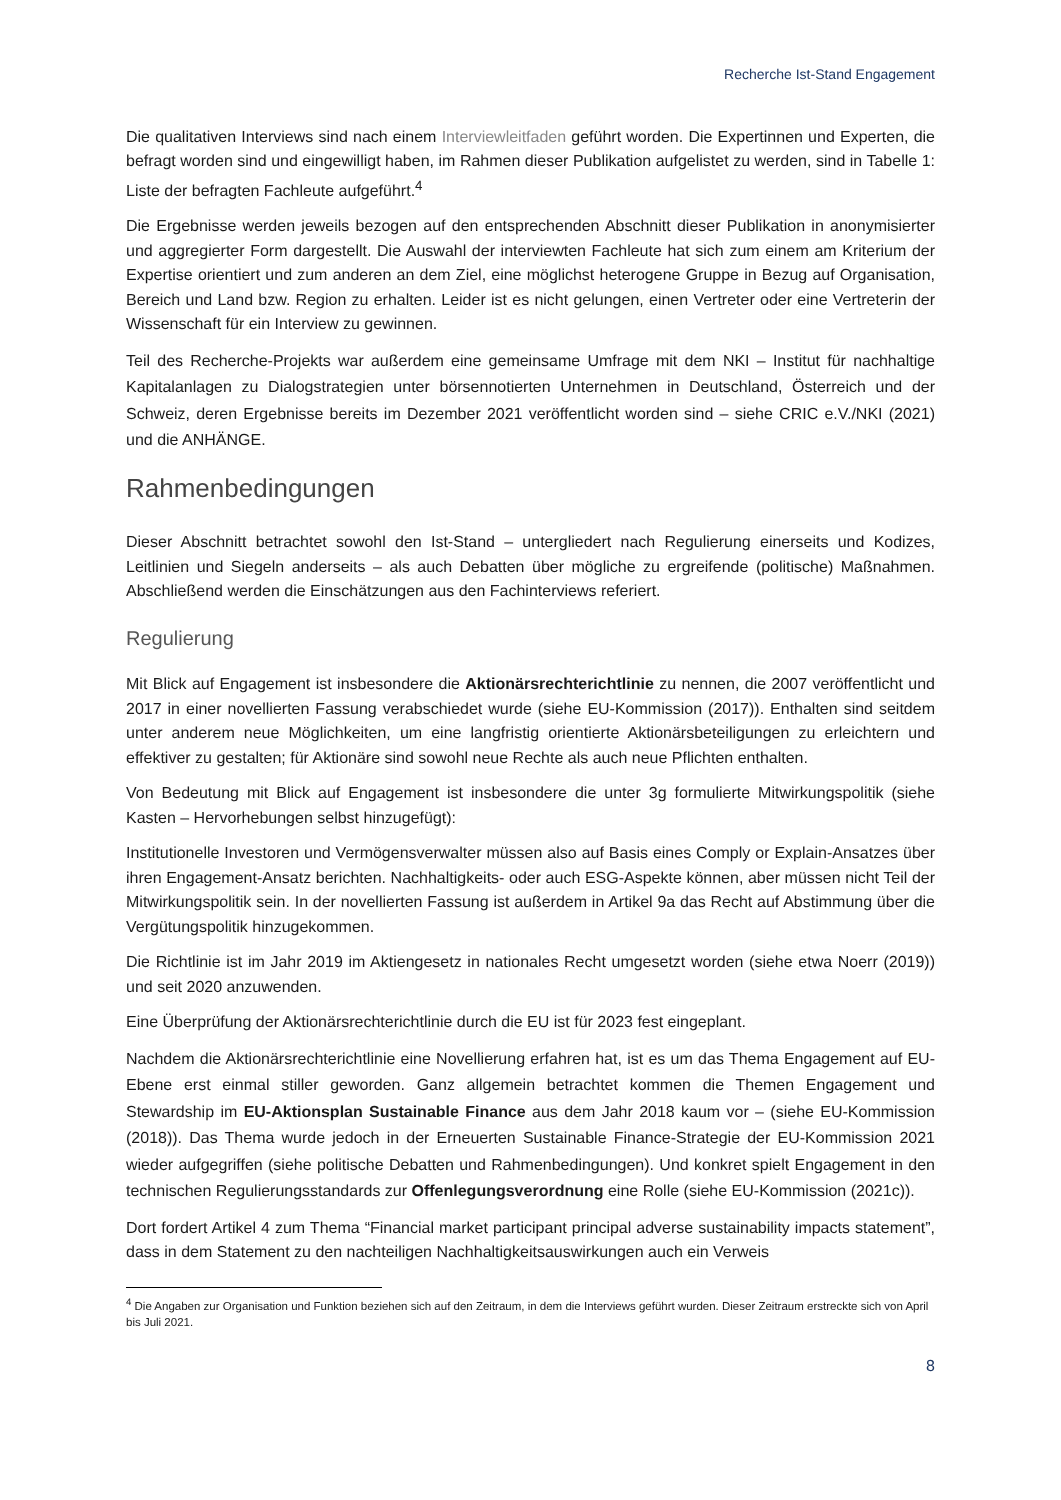Recherche Ist-Stand Engagement
Die qualitativen Interviews sind nach einem Interviewleitfaden geführt worden. Die Expertinnen und Experten, die befragt worden sind und eingewilligt haben, im Rahmen dieser Publikation aufgelistet zu werden, sind in Tabelle 1: Liste der befragten Fachleute aufgeführt.<sup>4</sup>
Die Ergebnisse werden jeweils bezogen auf den entsprechenden Abschnitt dieser Publikation in anonymisierter und aggregierter Form dargestellt. Die Auswahl der interviewten Fachleute hat sich zum einem am Kriterium der Expertise orientiert und zum anderen an dem Ziel, eine möglichst heterogene Gruppe in Bezug auf Organisation, Bereich und Land bzw. Region zu erhalten. Leider ist es nicht gelungen, einen Vertreter oder eine Vertreterin der Wissenschaft für ein Interview zu gewinnen.
Teil des Recherche-Projekts war außerdem eine gemeinsame Umfrage mit dem NKI – Institut für nachhaltige Kapitalanlagen zu Dialogstrategien unter börsennotierten Unternehmen in Deutschland, Österreich und der Schweiz, deren Ergebnisse bereits im Dezember 2021 veröffentlicht worden sind – siehe CRIC e.V./NKI (2021) und die ANHÄNGE.
Rahmenbedingungen
Dieser Abschnitt betrachtet sowohl den Ist-Stand – untergliedert nach Regulierung einerseits und Kodizes, Leitlinien und Siegeln anderseits – als auch Debatten über mögliche zu ergreifende (politische) Maßnahmen. Abschließend werden die Einschätzungen aus den Fachinterviews referiert.
Regulierung
Mit Blick auf Engagement ist insbesondere die Aktionärsrechterichtlinie zu nennen, die 2007 veröffentlicht und 2017 in einer novellierten Fassung verabschiedet wurde (siehe EU-Kommission (2017)). Enthalten sind seitdem unter anderem neue Möglichkeiten, um eine langfristig orientierte Aktionärsbeteiligungen zu erleichtern und effektiver zu gestalten; für Aktionäre sind sowohl neue Rechte als auch neue Pflichten enthalten.
Von Bedeutung mit Blick auf Engagement ist insbesondere die unter 3g formulierte Mitwirkungspolitik (siehe Kasten – Hervorhebungen selbst hinzugefügt):
Institutionelle Investoren und Vermögensverwalter müssen also auf Basis eines Comply or Explain-Ansatzes über ihren Engagement-Ansatz berichten. Nachhaltigkeits- oder auch ESG-Aspekte können, aber müssen nicht Teil der Mitwirkungspolitik sein. In der novellierten Fassung ist außerdem in Artikel 9a das Recht auf Abstimmung über die Vergütungspolitik hinzugekommen.
Die Richtlinie ist im Jahr 2019 im Aktiengesetz in nationales Recht umgesetzt worden (siehe etwa Noerr (2019)) und seit 2020 anzuwenden.
Eine Überprüfung der Aktionärsrechterichtlinie durch die EU ist für 2023 fest eingeplant.
Nachdem die Aktionärsrechterichtlinie eine Novellierung erfahren hat, ist es um das Thema Engagement auf EU-Ebene erst einmal stiller geworden. Ganz allgemein betrachtet kommen die Themen Engagement und Stewardship im EU-Aktionsplan Sustainable Finance aus dem Jahr 2018 kaum vor – (siehe EU-Kommission (2018)). Das Thema wurde jedoch in der Erneuerten Sustainable Finance-Strategie der EU-Kommission 2021 wieder aufgegriffen (siehe politische Debatten und Rahmenbedingungen). Und konkret spielt Engagement in den technischen Regulierungsstandards zur Offenlegungsverordnung eine Rolle (siehe EU-Kommission (2021c)).
Dort fordert Artikel 4 zum Thema “Financial market participant principal adverse sustainability impacts statement”, dass in dem Statement zu den nachteiligen Nachhaltigkeitsauswirkungen auch ein Verweis
<sup>4</sup> Die Angaben zur Organisation und Funktion beziehen sich auf den Zeitraum, in dem die Interviews geführt wurden. Dieser Zeitraum erstreckte sich von April bis Juli 2021.
8